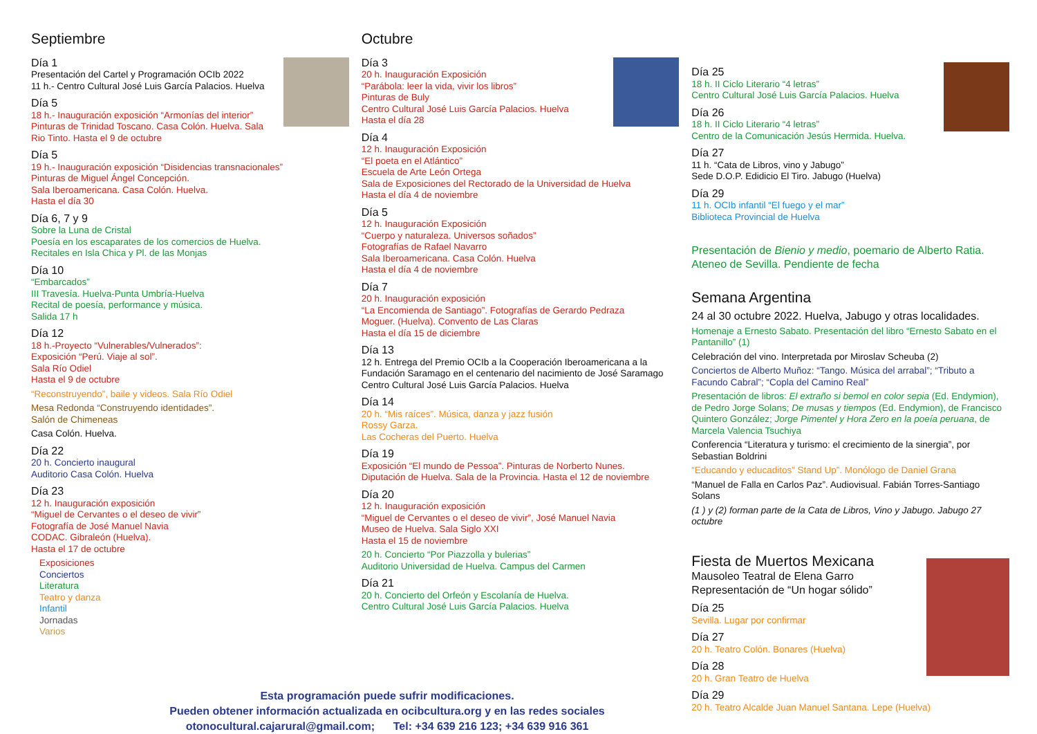Septiembre
Día 1
Presentación del Cartel y Programación OCIb 2022
11 h.- Centro Cultural José Luis García Palacios. Huelva
Día 5
18 h.- Inauguración exposición “Armonías del interior” Pinturas de Trinidad Toscano. Casa Colón. Huelva. Sala Rio Tinto. Hasta el 9 de octubre
Día 5
19 h.- Inauguración exposición “Disidencias transnacionales”
Pinturas de Miguel Ángel Concepción.
Sala Iberoamericana. Casa Colón. Huelva.
Hasta el día 30
Día 6, 7 y 9
Sobre la Luna de Cristal
Poesía en los escaparates de los comercios de Huelva.
Recitales en Isla Chica y Pl. de las Monjas
Día 10
“Embarcados”
III Travesía. Huelva-Punta Umbría-Huelva
Recital de poesía, performance y música.
Salida 17 h
Día 12
18 h.-Proyecto “Vulnerables/Vulnerados”:
Exposición “Perú. Viaje al sol”.
Sala Río Odiel
Hasta el 9 de octubre
“Reconstruyendo”, baile y videos. Sala Río Odiel
Mesa Redonda “Construyendo identidades”.
Salón de Chimeneas
Casa Colón. Huelva.
Día 22
20 h. Concierto inaugural
Auditorio Casa Colón. Huelva
Día 23
12 h. Inauguración exposición
“Miguel de Cervantes o el deseo de vivir”
Fotografía de José Manuel Navia
CODAC. Gibraleón (Huelva).
Hasta el 17 de octubre
Exposiciones
Conciertos
Literatura
Teatro y danza
Infantil
Jornadas
Varios
Octubre
Día 3
20 h. Inauguración Exposición
“Parábola: leer la vida, vivir los libros”
Pinturas de Buly
Centro Cultural José Luis García Palacios. Huelva
Hasta el día 28
Día 4
12 h. Inauguración Exposición
“El poeta en el Atlántico”
Escuela de Arte León Ortega
Sala de Exposiciones del Rectorado de la Universidad de Huelva
Hasta el día 4 de noviembre
Día 5
12 h. Inauguración Exposición
“Cuerpo y naturaleza. Universos soñados”
Fotografías de Rafael Navarro
Sala Iberoamericana. Casa Colón. Huelva
Hasta el día 4 de noviembre
Día 7
20 h. Inauguración exposición
“La Encomienda de Santiago”. Fotografías de Gerardo Pedraza
Moguer. (Huelva). Convento de Las Claras
Hasta el día 15 de diciembre
Día 13
12 h. Entrega del Premio OCIb a la Cooperación Iberoamericana a la Fundación Saramago en el centenario del nacimiento de José Saramago
Centro Cultural José Luis García Palacios. Huelva
Día 14
20 h. “Mis raíces”. Música, danza y jazz fusión
Rossy Garza.
Las Cocheras del Puerto. Huelva
Día 19
Exposición “El mundo de Pessoa”. Pinturas de Norberto Nunes.
Diputación de Huelva. Sala de la Provincia. Hasta el 12 de noviembre
Día 20
12 h. Inauguración exposición
“Miguel de Cervantes o el deseo de vivir”, José Manuel Navia
Museo de Huelva. Sala Siglo XXI
Hasta el 15 de noviembre
20 h. Concierto “Por Piazzolla y bulerias”
Auditorio Universidad de Huelva. Campus del Carmen
Día 21
20 h. Concierto del Orfeón y Escolanía de Huelva.
Centro Cultural José Luis García Palacios. Huelva
Día 25
18 h. II Ciclo Literario “4 letras”
Centro Cultural José Luis García Palacios. Huelva
Día 26
18 h. II Ciclo Literario “4 letras”
Centro de la Comunicación Jesús Hermida. Huelva.
Día 27
11 h. “Cata de Libros, vino y Jabugo”
Sede D.O.P. Edidicio El Tiro. Jabugo (Huelva)
Día 29
11 h. OCIb infantil “El fuego y el mar”
Biblioteca Provincial de Huelva
Presentación de Bienio y medio, poemario de Alberto Ratia. Ateneo de Sevilla. Pendiente de fecha
Semana Argentina
24 al 30 octubre 2022. Huelva, Jabugo y otras localidades.
Homenaje a Ernesto Sabato. Presentación del libro “Ernesto Sabato en el Pantanillo” (1)
Celebración del vino. Interpretada por Miroslav Scheuba (2)
Conciertos de Alberto Muñoz: “Tango. Música del arrabal”; “Tributo a Facundo Cabral”; “Copla del Camino Real”
Presentación de libros: El extraño si bemol en color sepia (Ed. Endymion), de Pedro Jorge Solans; De musas y tiempos (Ed. Endymion), de Francisco Quintero González; Jorge Pimentel y Hora Zero en la poeía peruana, de Marcela Valencia Tsuchiya
Conferencia “Literatura y turismo: el crecimiento de la sinergia”, por Sebastian Boldrini
“Educando y educaditos” Stand Up”. Monólogo de Daniel Grana
“Manuel de Falla en Carlos Paz”. Audiovisual. Fabián Torres-Santiago Solans
(1 ) y (2) forman parte de la Cata de Libros, Vino y Jabugo. Jabugo 27 octubre
Fiesta de Muertos Mexicana
Mausoleo Teatral de Elena Garro
Representación de “Un hogar sólido”
Día 25
Sevilla. Lugar por confirmar
Día 27
20 h. Teatro Colón. Bonares (Huelva)
Día 28
20 h. Gran Teatro de Huelva
Día 29
20 h. Teatro Alcalde Juan Manuel Santana. Lepe (Huelva)
Esta programación puede sufrir modificaciones.
Pueden obtener información actualizada en ocibcultura.org y en las redes sociales
otonocultural.cajarural@gmail.com; Tel: +34 639 216 123; +34 639 916 361